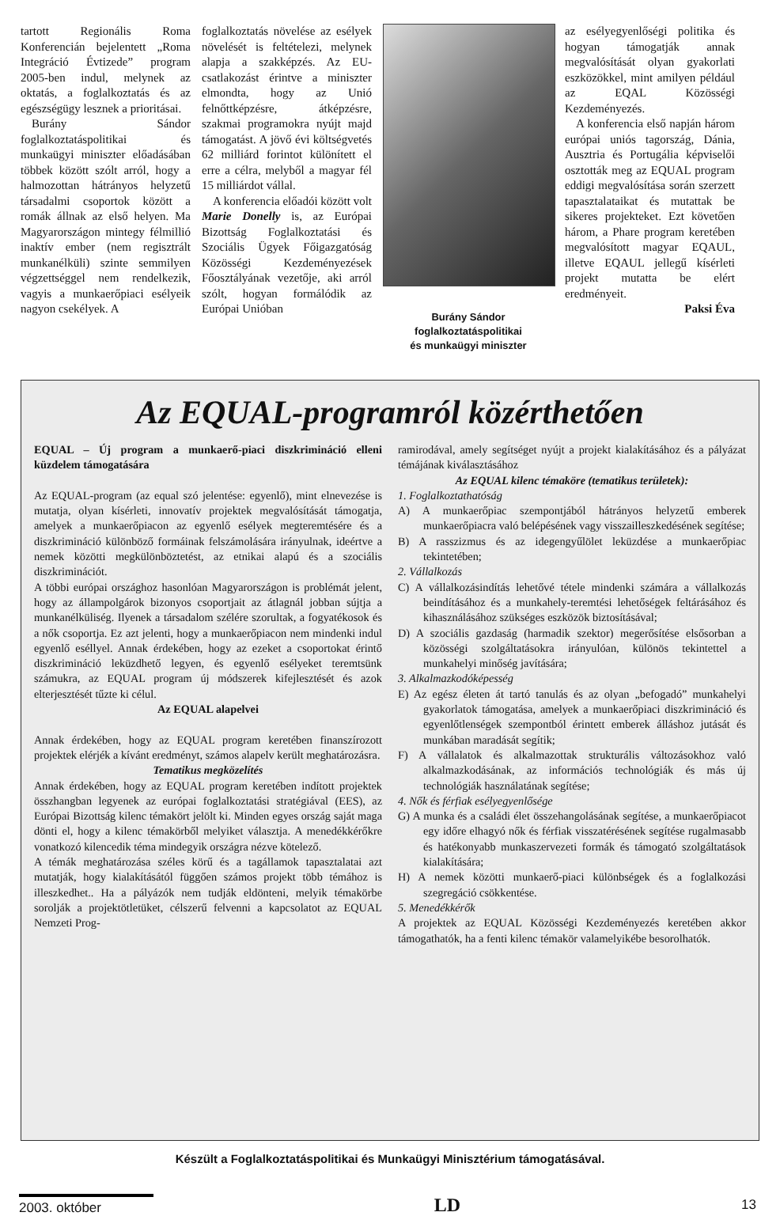tartott Regionális Roma Konferencián bejelentett „Roma Integráció Évtizede” program 2005-ben indul, melynek az oktatás, a foglalkoztatás és az egészségügy lesznek a prioritásai.
Burány Sándor foglalkoztatáspolitikai és munkaügyi miniszter előadásában többek között szólt arról, hogy a halmozottan hátrányos helyzetű társadalmi csoportok között a romák állnak az első helyen. Ma Magyarországon mintegy félmillió inaktív ember (nem regisztrált munkanélküli) szinte semmilyen végzettséggel nem rendelkezik, vagyis a munkaerőpiaci esélyeik nagyon csekélyek. A
foglalkoztatás növelése az esélyek növelését is feltételezi, melynek alapja a szakképzés. Az EU-csatlakozást érintve a miniszter elmondta, hogy az Unió felnőttképzésre, átképzésre, szakmai programokra nyújt majd támogatást. A jövő évi költségvetés 62 milliárd forintot különített el erre a célra, melyből a magyar fél 15 milliárdot vállal.
A konferencia előadói között volt Marie Donelly is, az Európai Bizottság Foglalkoztatási és Szociális Ügyek Főigazgatóság Közösségi Kezdeményezések Főosztályának vezetője, aki arról szólt, hogyan formálódik az Európai Unióban
Burány Sándor
foglalkoztatáspolitikai
és munkaügyi miniszter
az esélyegyenlőségi politika és hogyan támogatják annak megvalósítását olyan gyakorlati eszközökkel, mint amilyen például az EQAL Közösségi Kezdeményezés.
A konferencia első napján három európai uniós tagország, Dánia, Ausztria és Portugália képviselői osztották meg az EQUAL program eddigi megvalósítása során szerzett tapasztalataikat és mutattak be sikeres projekteket. Ezt követően három, a Phare program keretében megvalósított magyar EQAUL, illetve EQAUL jellegű kísérleti projekt mutatta be elért eredményeit.
Paksi Éva
Az EQUAL-programról közérthetően
EQUAL – Új program a munkaerő-piaci diszkrimináció elleni küzdelem támogatására
Az EQUAL-program (az equal szó jelentése: egyenlő), mint elnevezése is mutatja, olyan kísérleti, innovatív projektek megvalósítását támogatja, amelyek a munkaerőpiacon az egyenlő esélyek megteremtésére és a diszkrimináció különböző formáinak felszámolására irányulnak, ideértve a nemek közötti megkülönböztetést, az etnikai alapú és a szociális diszkriminációt.
A többi európai országhoz hasonlóan Magyarországon is problémát jelent, hogy az állampolgárok bizonyos csoportjait az átlagnál jobban sújtja a munkanélküliség. Ilyenek a társadalom szélére szorultak, a fogyatékosok és a nők csoportja. Ez azt jelenti, hogy a munkaerőpiacon nem mindenki indul egyenlő eséllyel. Annak érdekében, hogy az ezeket a csoportokat érintő diszkrimináció leküzdhető legyen, és egyenlő esélyeket teremtsünk számukra, az EQUAL program új módszerek kifejlesztését és azok elterjesztését tűzte ki célul.
Az EQUAL alapelvei
Annak érdekében, hogy az EQUAL program keretében finanszírozott projektek elérjék a kívánt eredményt, számos alapelv került meghatározásra.
Tematikus megközelítés
Annak érdekében, hogy az EQUAL program keretében indított projektek összhangban legyenek az európai foglalkoztatási stratégiával (EES), az Európai Bizottság kilenc témakört jelölt ki. Minden egyes ország saját maga dönti el, hogy a kilenc témakörből melyiket választja. A menedékkérőkre vonatkozó kilencedik téma mindegyik országra nézve kötelező.
A témák meghatározása széles körű és a tagállamok tapasztalatai azt mutatják, hogy kialakításától függően számos projekt több témához is illeszkedhet.. Ha a pályázók nem tudják eldönteni, melyik témakörbe sorolják a projektötletüket, célszerű felvenni a kapcsolatot az EQUAL Nemzeti Prog-
ramirodával, amely segítséget nyújt a projekt kialakításához és a pályázat témájának kiválasztásához
Az EQUAL kilenc témaköre (tematikus területek):
1. Foglalkoztathatóság
A) A munkaerőpiac szempontjából hátrányos helyzetű emberek munkaerőpiacra való belépésének vagy visszailleszkedésének segítése;
B) A rasszizmus és az idegengyűlölet leküzdése a munkaerőpiac tekintetében;
2. Vállalkozás
C) A vállalkozásindítás lehetővé tétele mindenki számára a vállalkozás beindításához és a munkahely-teremtési lehetőségek feltárásához és kihasználásához szükséges eszközök biztosításával;
D) A szociális gazdaság (harmadik szektor) megerősítése elsősorban a közösségi szolgáltatásokra irányulóan, különös tekintettel a munkahelyi minőség javítására;
3. Alkalmazkodóképesség
E) Az egész életen át tartó tanulás és az olyan „befogadó” munkahelyi gyakorlatok támogatása, amelyek a munkaerőpiaci diszkrimináció és egyenlőtlenségek szempontból érintett emberek álláshoz jutását és munkában maradását segítik;
F) A vállalatok és alkalmazottak strukturális változásokhoz való alkalmazkodásának, az információs technológiák és más új technológiák használatának segítése;
4. Nők és férfiak esélyegyenlősége
G) A munka és a családi élet összehangolásának segítése, a munkaerőpiacot egy időre elhagyó nők és férfiak visszatérésének segítése rugalmasabb és hatékonyabb munkaszervezeti formák és támogató szolgáltatások kialakítására;
H) A nemek közötti munkaerő-piaci különbségek és a foglalkozási szegregáció csökkentése.
5. Menedékkérők
A projektek az EQUAL Közösségi Kezdeményezés keretében akkor támogathatók, ha a fenti kilenc témakör valamelyikébe besorolhatók.
Készült a Foglalkoztatáspolitikai és Munkaügyi Minisztérium támogatásával.
2003. október
LD
13